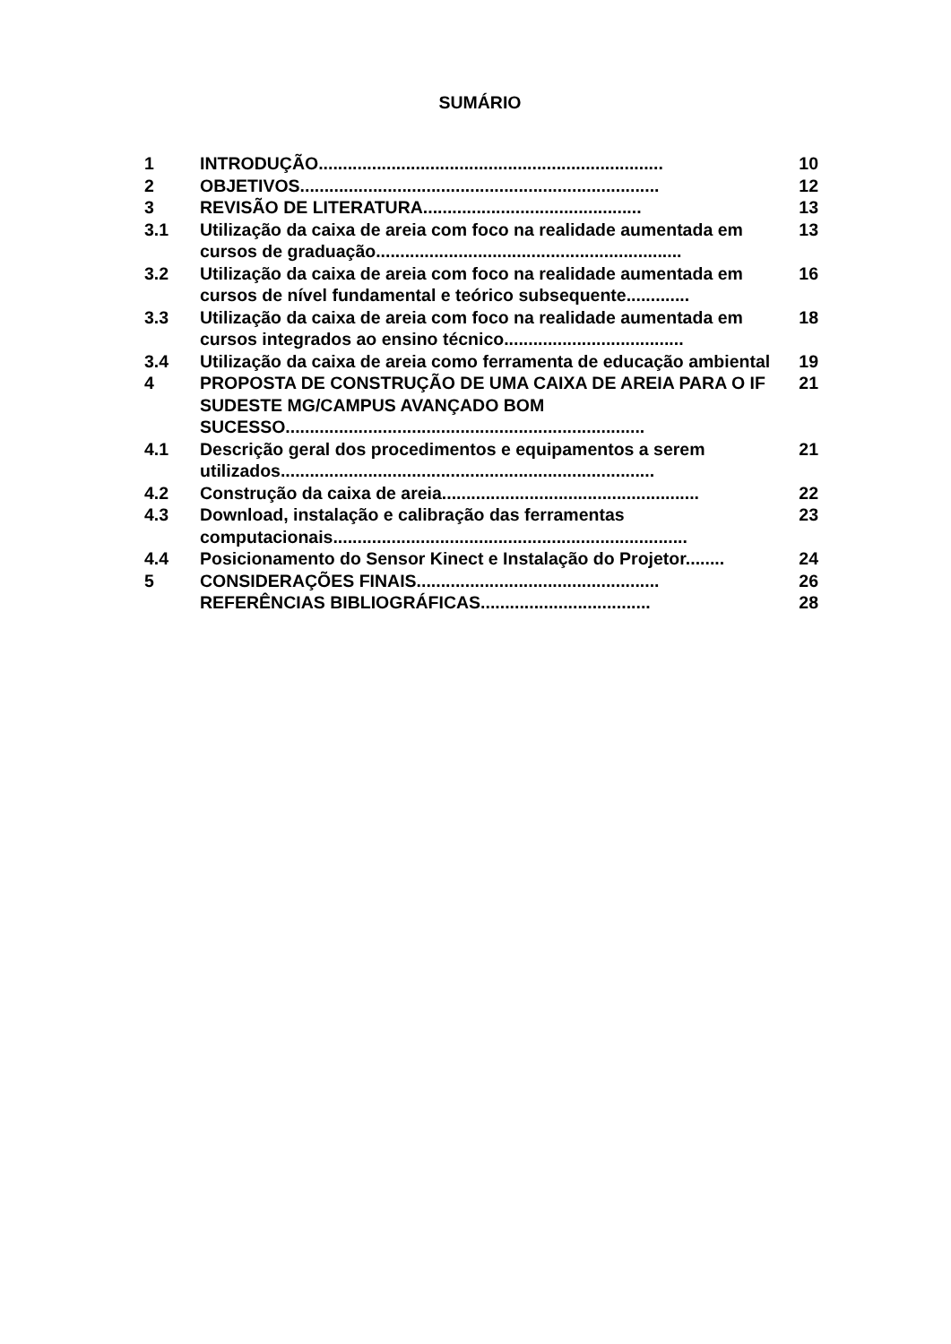SUMÁRIO
| 1 | INTRODUÇÃO....................................................................... | 10 |
| 2 | OBJETIVOS.......................................................................... | 12 |
| 3 | REVISÃO DE LITERATURA............................................. | 13 |
| 3.1 | Utilização da caixa de areia com foco na realidade aumentada em cursos de graduação............................................................... | 13 |
| 3.2 | Utilização da caixa de areia com foco na realidade aumentada em cursos de nível fundamental e teórico subsequente............. | 16 |
| 3.3 | Utilização da caixa de areia com foco na realidade aumentada em cursos integrados ao ensino técnico..................................... | 18 |
| 3.4 | Utilização da caixa de areia como ferramenta de educação ambiental | 19 |
| 4 | PROPOSTA DE CONSTRUÇÃO DE UMA CAIXA DE AREIA PARA O IF SUDESTE MG/CAMPUS AVANÇADO BOM SUCESSO.......................................................................... | 21 |
| 4.1 | Descrição geral dos procedimentos e equipamentos a serem utilizados............................................................................. | 21 |
| 4.2 | Construção da caixa de areia..................................................... | 22 |
| 4.3 | Download, instalação e calibração das ferramentas computacionais......................................................................... | 23 |
| 4.4 | Posicionamento do Sensor Kinect e Instalação do Projetor........ | 24 |
| 5 | CONSIDERAÇÕES FINAIS.................................................. | 26 |
| | REFERÊNCIAS BIBLIOGRÁFICAS................................... | 28 |